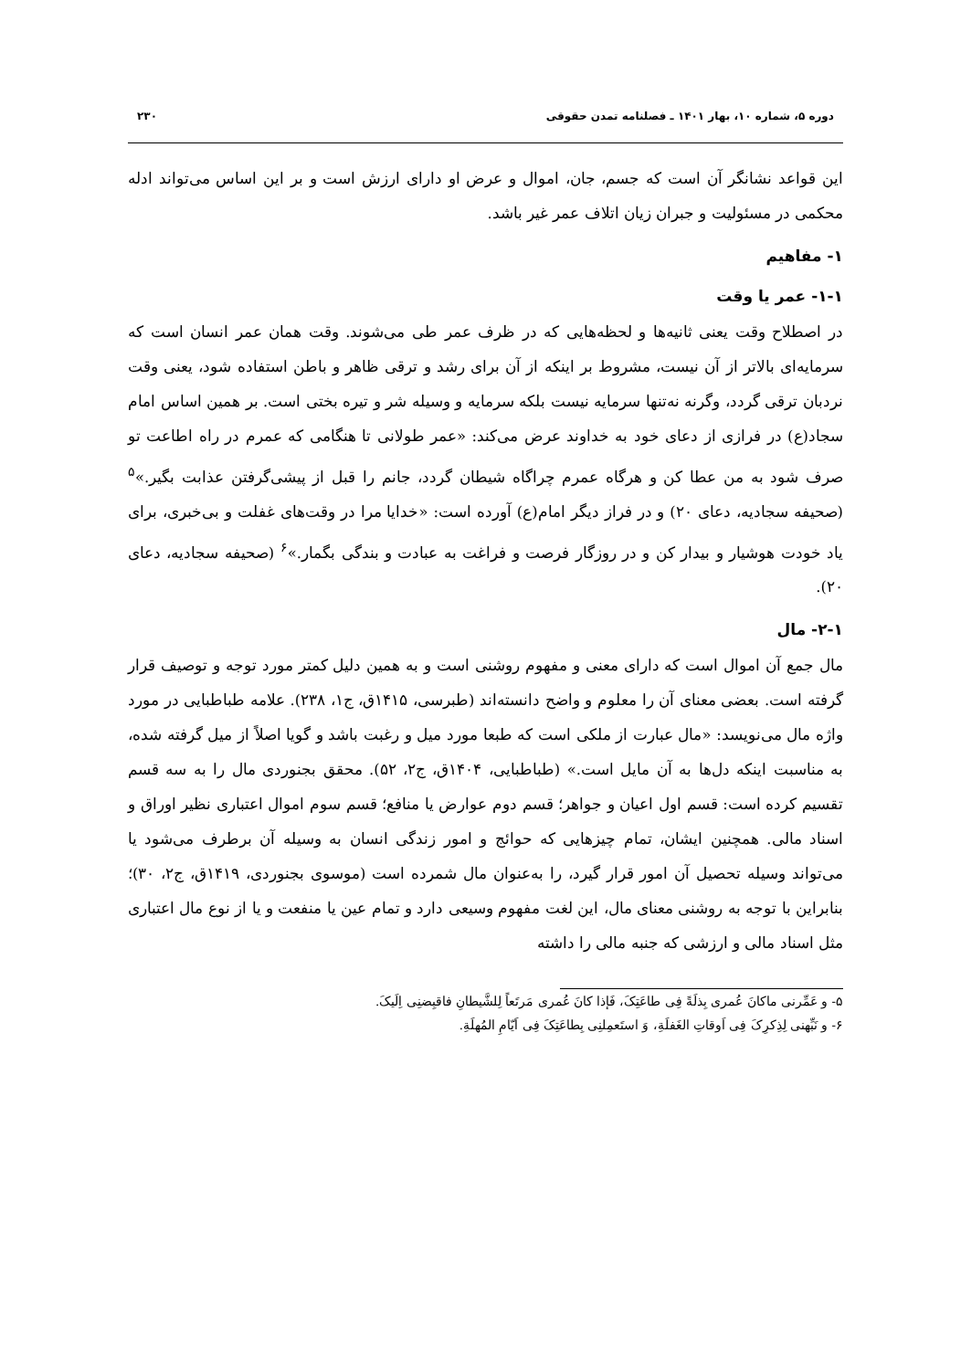دوره ۵، شماره ۱۰، بهار ۱۴۰۱ ـ فصلنامه تمدن حقوقی ۲۳۰
این قواعد نشانگر آن است که جسم، جان، اموال و عرض او دارای ارزش است و بر این اساس می‌تواند ادله محکمی در مسئولیت و جبران زیان اتلاف عمر غیر باشد.
۱- مفاهیم
۱-۱- عمر یا وقت
در اصطلاح وقت یعنی ثانیه‌ها و لحظه‌هایی که در ظرف عمر طی می‌شوند. وقت همان عمر انسان است که سرمایه‌ای بالاتر از آن نیست، مشروط بر اینکه از آن برای رشد و ترقی ظاهر و باطن استفاده شود، یعنی وقت نردبان ترقی گردد، وگرنه نه‌تنها سرمایه نیست بلکه سرمایه و وسیله شر و تیره بختی است. بر همین اساس امام سجاد(ع) در فرازی از دعای خود به خداوند عرض می‌کند: «عمر طولانی تا هنگامی که عمرم در راه اطاعت تو صرف شود به من عطا کن و هرگاه عمرم چراگاه شیطان گردد، جانم را قبل از پیشی‌گرفتن عذابت بگیر.»<sup>۵</sup> (صحیفه سجادیه، دعای ۲۰) و در فراز دیگر امام(ع) آورده است: «خدایا مرا در وقت‌های غفلت و بی‌خبری، برای یاد خودت هوشیار و بیدار کن و در روزگار فرصت و فراغت به عبادت و بندگی بگمار.»<sup>۶</sup> (صحیفه سجادیه، دعای ۲۰).
۲-۱- مال
مال جمع آن اموال است که دارای معنی و مفهوم روشنی است و به همین دلیل کمتر مورد توجه و توصیف قرار گرفته است. بعضی معنای آن را معلوم و واضح دانسته‌اند (طبرسی، ۱۴۱۵ق، ج۱، ۲۳۸). علامه طباطبایی در مورد واژه مال می‌نویسد: «مال عبارت از ملکی است که طبعا مورد میل و رغبت باشد و گویا اصلاً از میل گرفته شده، به مناسبت اینکه دل‌ها به آن مایل است.» (طباطبایی، ۱۴۰۴ق، ج۲، ۵۲). محقق بجنوردی مال را به سه قسم تقسیم کرده است: قسم اول اعیان و جواهر؛ قسم دوم عوارض یا منافع؛ قسم سوم اموال اعتباری نظیر اوراق و اسناد مالی. همچنین ایشان، تمام چیزهایی که حوائج و امور زندگی انسان به وسیله آن برطرف می‌شود یا می‌تواند وسیله تحصیل آن امور قرار گیرد، را به‌عنوان مال شمرده است (موسوی بجنوردی، ۱۴۱۹ق، ج۲، ۳۰)؛ بنابراین با توجه به روشنی معنای مال، این لغت مفهوم وسیعی دارد و تمام عین یا منفعت و یا از نوع مال اعتباری مثل اسناد مالی و ارزشی که جنبه مالی را داشته
۵- و عَمِّرنی ماکانَ عُمری بِذلَةً فِی طاعَتِکَ، فَإذا کانَ عُمری مَرتَعاً لِلشَّیطانِ فاقبِضنِی اِلَیکَ.
۶- و نَبِّهنی لِذِکرِکَ فِی اَوقاتِ الغَفلَةِ، وَ استَعمِلنِی بِطاعَتِکَ فِی اَیّامِ المُهلَةِ.